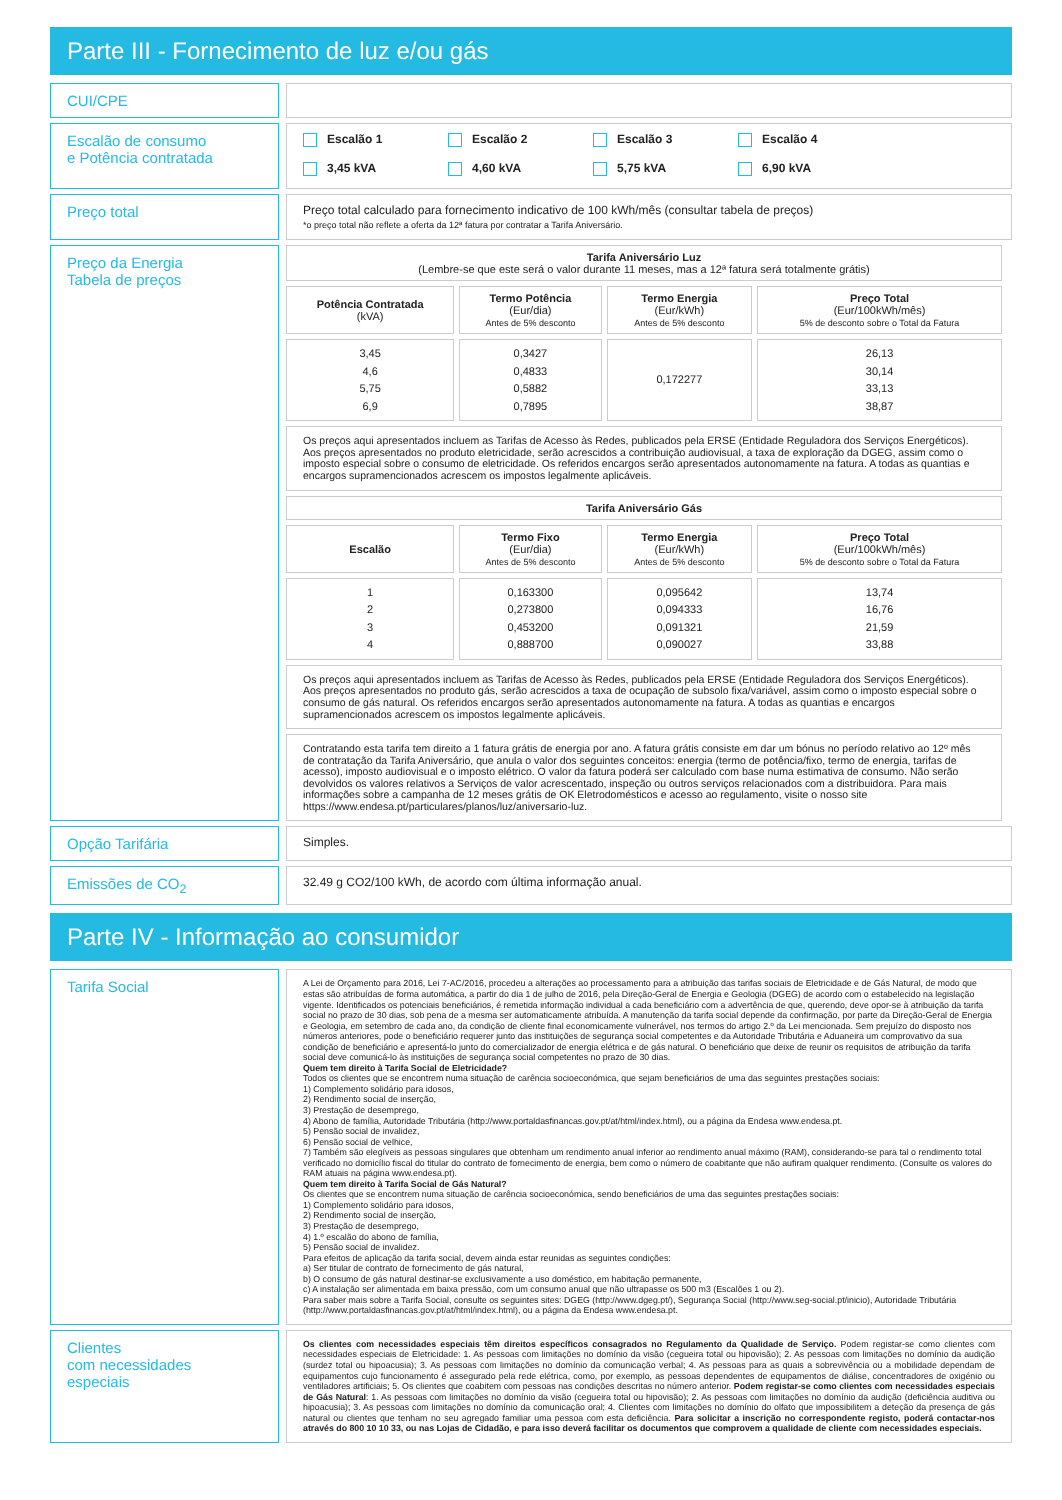Parte III - Fornecimento de luz e/ou gás
CUI/CPE
Escalão de consumo
e Potência contratada
Escalão 1 Escalão 2 Escalão 3 Escalão 4 3,45 kVA 4,60 kVA 5,75 kVA 6,90 kVA
Preço total
Preço total calculado para fornecimento indicativo de 100 kWh/mês (consultar tabela de preços)
*o preço total não reflete a oferta da 12ª fatura por contratar a Tarifa Aniversário.
Preço da Energia
Tabela de preços
| Tarifa Aniversário Luz (Lembre-se que este será o valor durante 11 meses, mas a 12ª fatura será totalmente grátis) | | | |
| Potência Contratada (kVA) | Termo Potência (Eur/dia) Antes de 5% desconto | Termo Energia (Eur/kWh) Antes de 5% desconto | Preço Total (Eur/100kWh/mês) 5% de desconto sobre o Total da Fatura |
| 3,45 4,6 5,75 6,9 | 0,3427 0,4833 0,5882 0,7895 | 0,172277 | 26,13 30,14 33,13 38,87 |
| Os preços aqui apresentados incluem as Tarifas de Acesso às Redes, publicados pela ERSE (Entidade Reguladora dos Serviços Energéticos). Aos preços apresentados no produto eletricidade, serão acrescidos a contribuição audiovisual, a taxa de exploração da DGEG, assim como o imposto especial sobre o consumo de eletricidade. Os referidos encargos serão apresentados autonomamente na fatura. A todas as quantias e encargos supramencionados acrescem os impostos legalmente aplicáveis. | | | |
| Tarifa Aniversário Gás | | | |
| Escalão | Termo Fixo (Eur/dia) Antes de 5% desconto | Termo Energia (Eur/kWh) Antes de 5% desconto | Preço Total (Eur/100kWh/mês) 5% de desconto sobre o Total da Fatura |
| 1 2 3 4 | 0,163300 0,273800 0,453200 0,888700 | 0,095642 0,094333 0,091321 0,090027 | 13,74 16,76 21,59 33,88 |
| Os preços aqui apresentados incluem as Tarifas de Acesso às Redes, publicados pela ERSE (Entidade Reguladora dos Serviços Energéticos). Aos preços apresentados no produto gás, serão acrescidos a taxa de ocupação de subsolo fixa/variável, assim como o imposto especial sobre o consumo de gás natural. Os referidos encargos serão apresentados autonomamente na fatura. A todas as quantias e encargos supramencionados acrescem os impostos legalmente aplicáveis. | | | |
| Contratando esta tarifa tem direito a 1 fatura grátis de energia por ano. A fatura grátis consiste em dar um bónus no período relativo ao 12º mês de contratação da Tarifa Aniversário, que anula o valor dos seguintes conceitos: energia (termo de potência/fixo, termo de energia, tarifas de acesso), imposto audiovisual e o imposto elétrico. O valor da fatura poderá ser calculado com base numa estimativa de consumo. Não serão devolvidos os valores relativos a Serviços de valor acrescentado, inspeção ou outros serviços relacionados com a distribuidora. Para mais informações sobre a campanha de 12 meses grátis de OK Eletrodomésticos e acesso ao regulamento, visite o nosso site https://www.endesa.pt/particulares/planos/luz/aniversario-luz. | | | |
Opção Tarifária
Simples.
Emissões de CO<sub>2</sub>
32.49 g CO2/100 kWh, de acordo com última informação anual.
Parte IV - Informação ao consumidor
Tarifa Social
A Lei de Orçamento para 2016, Lei 7-AC/2016, procedeu a alterações ao processamento para a atribuição das tarifas sociais de Eletricidade e de Gás Natural, de modo que estas são atribuídas de forma automática, a partir do dia 1 de julho de 2016, pela Direção-Geral de Energia e Geologia (DGEG) de acordo com o estabelecido na legislação vigente. Identificados os potenciais beneficiários, é remetida informação individual a cada beneficiário com a advertência de que, querendo, deve opor-se à atribuição da tarifa social no prazo de 30 dias, sob pena de a mesma ser automaticamente atribuída. A manutenção da tarifa social depende da confirmação, por parte da Direção-Geral de Energia e Geologia, em setembro de cada ano, da condição de cliente final economicamente vulnerável, nos termos do artigo 2.º da Lei mencionada. Sem prejuízo do disposto nos números anteriores, pode o beneficiário requerer junto das instituições de segurança social competentes e da Autoridade Tributária e Aduaneira um comprovativo da sua condição de beneficiário e apresentá-lo junto do comercializador de energia elétrica e de gás natural. O beneficiário que deixe de reunir os requisitos de atribuição da tarifa social deve comunicá-lo às instituições de segurança social competentes no prazo de 30 dias.
Quem tem direito à Tarifa Social de Eletricidade?
Todos os clientes que se encontrem numa situação de carência socioeconómica, que sejam beneficiários de uma das seguintes prestações sociais:
1) Complemento solidário para idosos,
2) Rendimento social de inserção,
3) Prestação de desemprego,
4) Abono de família, Autoridade Tributária (http://www.portaldasfinancas.gov.pt/at/html/index.html), ou a página da Endesa www.endesa.pt.
5) Pensão social de invalidez,
6) Pensão social de velhice,
7) Também são elegíveis as pessoas singulares que obtenham um rendimento anual inferior ao rendimento anual máximo (RAM), considerando-se para tal o rendimento total verificado no domicílio fiscal do titular do contrato de fornecimento de energia, bem como o número de coabitante que não aufiram qualquer rendimento. (Consulte os valores do RAM atuais na página www.endesa.pt).
Quem tem direito à Tarifa Social de Gás Natural?
Os clientes que se encontrem numa situação de carência socioeconómica, sendo beneficiários de uma das seguintes prestações sociais:
1) Complemento solidário para idosos,
2) Rendimento social de inserção,
3) Prestação de desemprego,
4) 1.º escalão do abono de família,
5) Pensão social de invalidez.
Para efeitos de aplicação da tarifa social, devem ainda estar reunidas as seguintes condições:
a) Ser titular de contrato de fornecimento de gás natural,
b) O consumo de gás natural destinar-se exclusivamente a uso doméstico, em habitação permanente,
c) A instalação ser alimentada em baixa pressão, com um consumo anual que não ultrapasse os 500 m3 (Escalões 1 ou 2).
Para saber mais sobre a Tarifa Social, consulte os seguintes sites: DGEG (http://www.dgeg.pt/), Segurança Social (http://www.seg-social.pt/inicio), Autoridade Tributária (http://www.portaldasfinancas.gov.pt/at/html/index.html), ou a página da Endesa www.endesa.pt.
Clientes
com necessidades
especiais
Os clientes com necessidades especiais têm direitos específicos consagrados no Regulamento da Qualidade de Serviço. Podem registar-se como clientes com necessidades especiais de Eletricidade: 1. As pessoas com limitações no domínio da visão (cegueira total ou hipovisão); 2. As pessoas com limitações no domínio da audição (surdez total ou hipoacusia); 3. As pessoas com limitações no domínio da comunicação verbal; 4. As pessoas para as quais a sobrevivência ou a mobilidade dependam de equipamentos cujo funcionamento é assegurado pela rede elétrica, como, por exemplo, as pessoas dependentes de equipamentos de diálise, concentradores de oxigénio ou ventiladores artificiais; 5. Os clientes que coabitem com pessoas nas condições descritas no número anterior. Podem registar-se como clientes com necessidades especiais de Gás Natural: 1. As pessoas com limitações no domínio da visão (cegueira total ou hipovisão); 2. As pessoas com limitações no domínio da audição (deficiência auditiva ou hipoacusia); 3. As pessoas com limitações no domínio da comunicação oral; 4. Clientes com limitações no domínio do olfato que impossibilitem a deteção da presença de gás natural ou clientes que tenham no seu agregado familiar uma pessoa com esta deficiência. Para solicitar a inscrição no correspondente registo, poderá contactar-nos através do 800 10 10 33, ou nas Lojas de Cidadão, e para isso deverá facilitar os documentos que comprovem a qualidade de cliente com necessidades especiais.